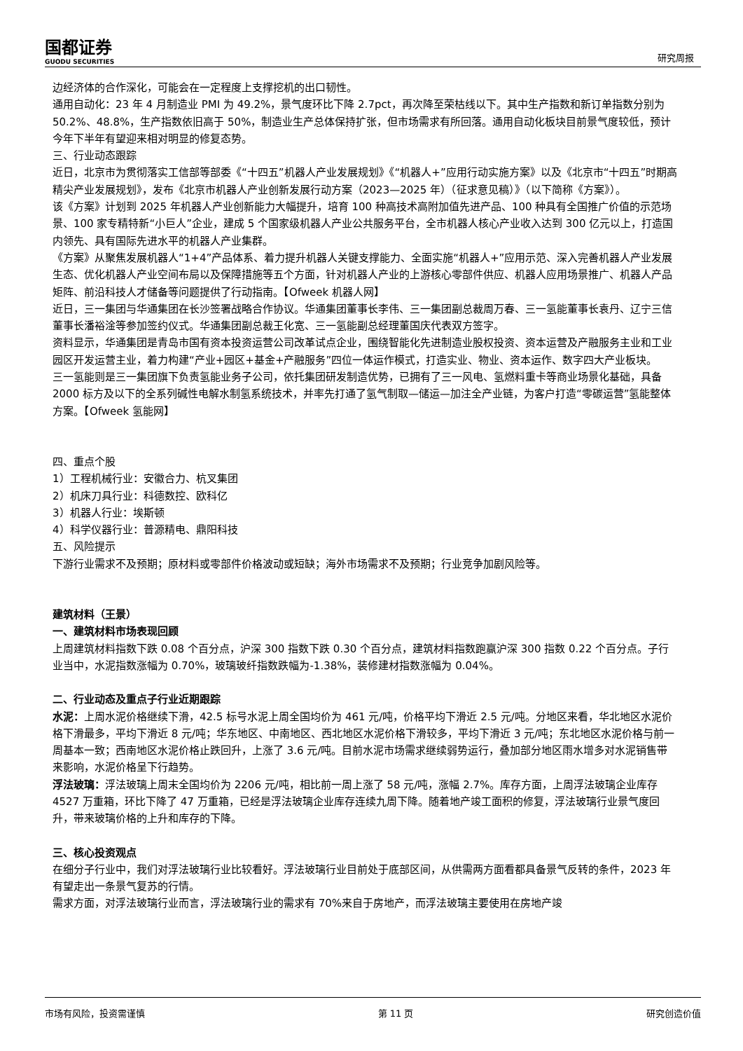国都证券
GUODU SECURITIES
研究周报
边经济体的合作深化，可能会在一定程度上支撑挖机的出口韧性。
通用自动化：23 年 4 月制造业 PMI 为 49.2%，景气度环比下降 2.7pct，再次降至荣枯线以下。其中生产指数和新订单指数分别为 50.2%、48.8%，生产指数依旧高于 50%，制造业生产总体保持扩张，但市场需求有所回落。通用自动化板块目前景气度较低，预计今年下半年有望迎来相对明显的修复态势。
三、行业动态跟踪
近日，北京市为贯彻落实工信部等部委《“十四五”机器人产业发展规划》《“机器人+”应用行动实施方案》以及《北京市“十四五”时期高精尖产业发展规划》，发布《北京市机器人产业创新发展行动方案（2023—2025 年）（征求意见稿）》（以下简称《方案》）。
该《方案》计划到 2025 年机器人产业创新能力大幅提升，培育 100 种高技术高附加值先进产品、100 种具有全国推广价值的示范场景、100 家专精特新“小巨人”企业，建成 5 个国家级机器人产业公共服务平台，全市机器人核心产业收入达到 300 亿元以上，打造国内领先、具有国际先进水平的机器人产业集群。
《方案》从聚焦发展机器人“1+4”产品体系、着力提升机器人关键支撑能力、全面实施“机器人+”应用示范、深入完善机器人产业发展生态、优化机器人产业空间布局以及保障措施等五个方面，针对机器人产业的上游核心零部件供应、机器人应用场景推广、机器人产品矩阵、前沿科技人才储备等问题提供了行动指南。【Ofweek 机器人网】
近日，三一集团与华通集团在长沙签署战略合作协议。华通集团董事长李伟、三一集团副总裁周万春、三一氢能董事长袁丹、辽宁三信董事长潘裕淦等参加签约仪式。华通集团副总裁王化宽、三一氢能副总经理董国庆代表双方签字。
资料显示，华通集团是青岛市国有资本投资运营公司改革试点企业，围绕智能化先进制造业股权投资、资本运营及产融服务主业和工业园区开发运营主业，着力构建“产业+园区+基金+产融服务”四位一体运作模式，打造实业、物业、资本运作、数字四大产业板块。
三一氢能则是三一集团旗下负责氢能业务子公司，依托集团研发制造优势，已拥有了三一风电、氢燃料重卡等商业场景化基础，具备 2000 标方及以下的全系列碱性电解水制氢系统技术，并率先打通了氢气制取—储运—加注全产业链，为客户打造“零碳运营”氢能整体方案。【Ofweek 氢能网】
四、重点个股
1）工程机械行业：安徽合力、杭叉集团
2）机床刀具行业：科德数控、欧科亿
3）机器人行业：埃斯顿
4）科学仪器行业：普源精电、鼎阳科技
五、风险提示
下游行业需求不及预期；原材料或零部件价格波动或短缺；海外市场需求不及预期；行业竞争加剧风险等。
建筑材料（王景）
一、建筑材料市场表现回顾
上周建筑材料指数下跌 0.08 个百分点，沪深 300 指数下跌 0.30 个百分点，建筑材料指数跑赢沪深 300 指数 0.22 个百分点。子行业当中，水泥指数涨幅为 0.70%，玻璃玻纤指数跌幅为-1.38%，装修建材指数涨幅为 0.04%。
二、行业动态及重点子行业近期跟踪
水泥：上周水泥价格继续下滑，42.5 标号水泥上周全国均价为 461 元/吨，价格平均下滑近 2.5 元/吨。分地区来看，华北地区水泥价格下滑最多，平均下滑近 8 元/吨；华东地区、中南地区、西北地区水泥价格下滑较多，平均下滑近 3 元/吨；东北地区水泥价格与前一周基本一致；西南地区水泥价格止跌回升，上涨了 3.6 元/吨。目前水泥市场需求继续弱势运行，叠加部分地区雨水增多对水泥销售带来影响，水泥价格呈下行趋势。
浮法玻璃：浮法玻璃上周末全国均价为 2206 元/吨，相比前一周上涨了 58 元/吨，涨幅 2.7%。库存方面，上周浮法玻璃企业库存 4527 万重箱，环比下降了 47 万重箱，已经是浮法玻璃企业库存连续九周下降。随着地产竣工面积的修复，浮法玻璃行业景气度回升，带来玻璃价格的上升和库存的下降。
三、核心投资观点
在细分子行业中，我们对浮法玻璃行业比较看好。浮法玻璃行业目前处于底部区间，从供需两方面看都具备景气反转的条件，2023 年有望走出一条景气复苏的行情。
需求方面，对浮法玻璃行业而言，浮法玻璃行业的需求有 70%来自于房地产，而浮法玻璃主要使用在房地产竣
市场有风险，投资需谨慎 第 11 页 研究创造价值